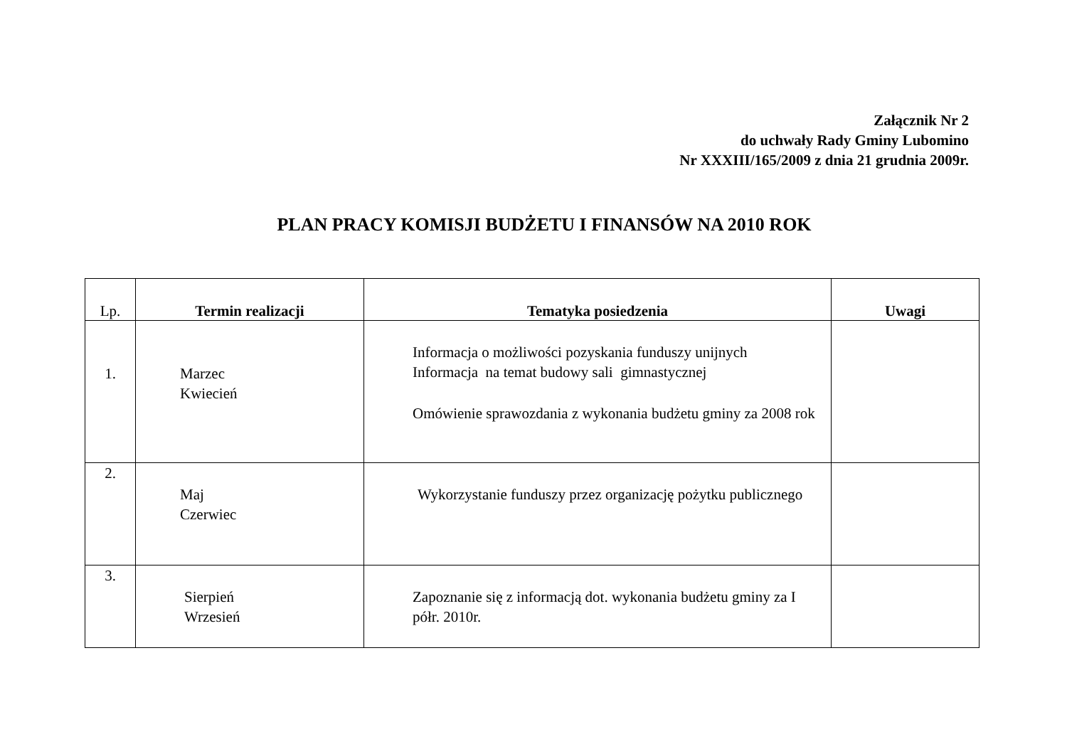Załącznik Nr 2
do uchwały Rady Gminy Lubomino
Nr XXXIII/165/2009 z dnia 21 grudnia 2009r.
PLAN PRACY KOMISJI BUDŻETU I FINANSÓW NA 2010 ROK
| Lp. | Termin realizacji | Tematyka posiedzenia | Uwagi |
| --- | --- | --- | --- |
| 1. | Marzec Kwiecień | Informacja o możliwości pozyskania funduszy unijnych Informacja na temat budowy sali gimnastycznej Omówienie sprawozdania z wykonania budżetu gminy za 2008 rok | |
| 2. | Maj Czerwiec | Wykorzystanie funduszy przez organizację pożytku publicznego | |
| 3. | Sierpień Wrzesień | Zapoznanie się z informacją dot. wykonania budżetu gminy za I półr. 2010r. | |